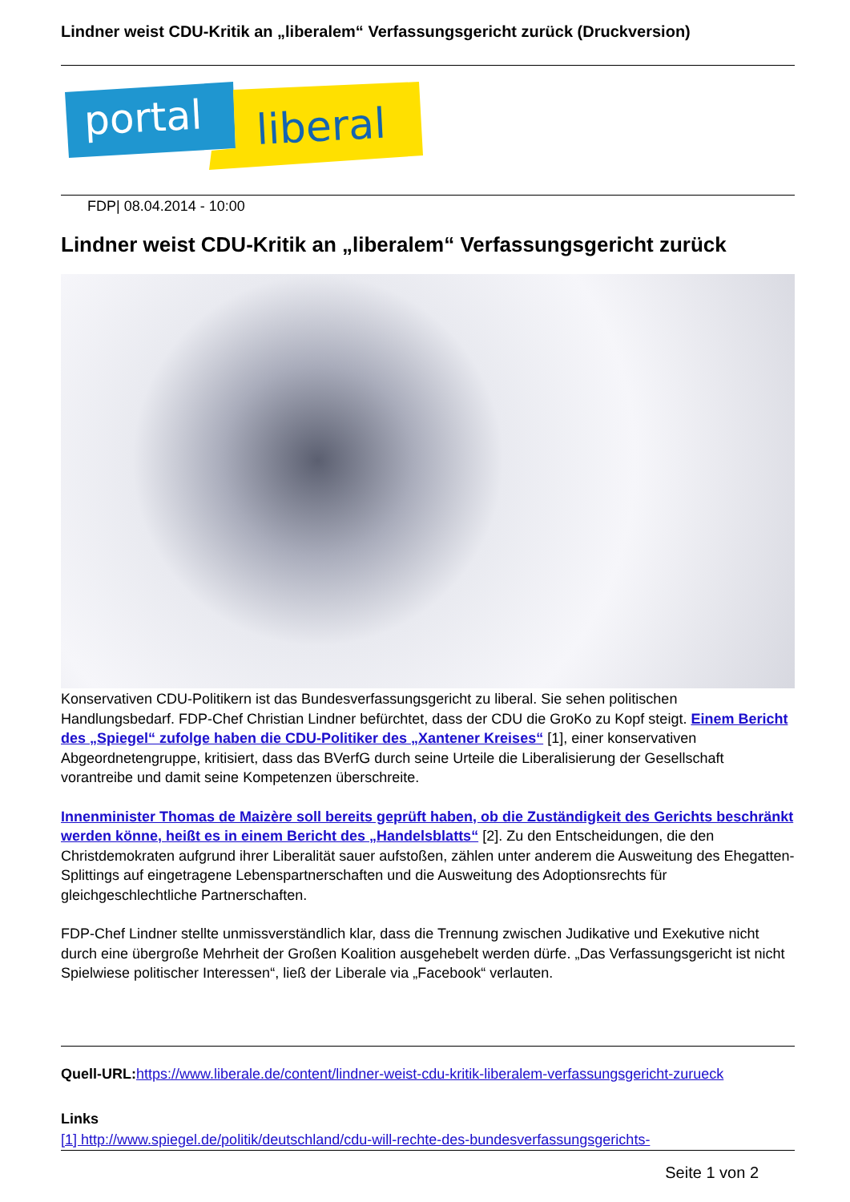Lindner weist CDU-Kritik an „liberalem“ Verfassungsgericht zurück (Druckversion)
portal
liberal
FDP| 08.04.2014 - 10:00
Lindner weist CDU-Kritik an „liberalem“ Verfassungsgericht zurück
Konservativen CDU-Politikern ist das Bundesverfassungsgericht zu liberal. Sie sehen politischen Handlungsbedarf. FDP-Chef Christian Lindner befürchtet, dass der CDU die GroKo zu Kopf steigt. Einem Bericht des „Spiegel“ zufolge haben die CDU-Politiker des „Xantener Kreises“ [1], einer konservativen Abgeordnetengruppe, kritisiert, dass das BVerfG durch seine Urteile die Liberalisierung der Gesellschaft vorantreibe und damit seine Kompetenzen überschreite.
Innenminister Thomas de Maizère soll bereits geprüft haben, ob die Zuständigkeit des Gerichts beschränkt werden könne, heißt es in einem Bericht des „Handelsblatts“ [2]. Zu den Entscheidungen, die den Christdemokraten aufgrund ihrer Liberalität sauer aufstoßen, zählen unter anderem die Ausweitung des Ehegatten-Splittings auf eingetragene Lebenspartnerschaften und die Ausweitung des Adoptionsrechts für gleichgeschlechtliche Partnerschaften.
FDP-Chef Lindner stellte unmissverständlich klar, dass die Trennung zwischen Judikative und Exekutive nicht durch eine übergroße Mehrheit der Großen Koalition ausgehebelt werden dürfe. „Das Verfassungsgericht ist nicht Spielwiese politischer Interessen“, ließ der Liberale via „Facebook“ verlauten.
Quell-URL: https://www.liberale.de/content/lindner-weist-cdu-kritik-liberalem-verfassungsgericht-zurueck
Links
[1] http://www.spiegel.de/politik/deutschland/cdu-will-rechte-des-bundesverfassungsgerichts-
Seite 1 von 2